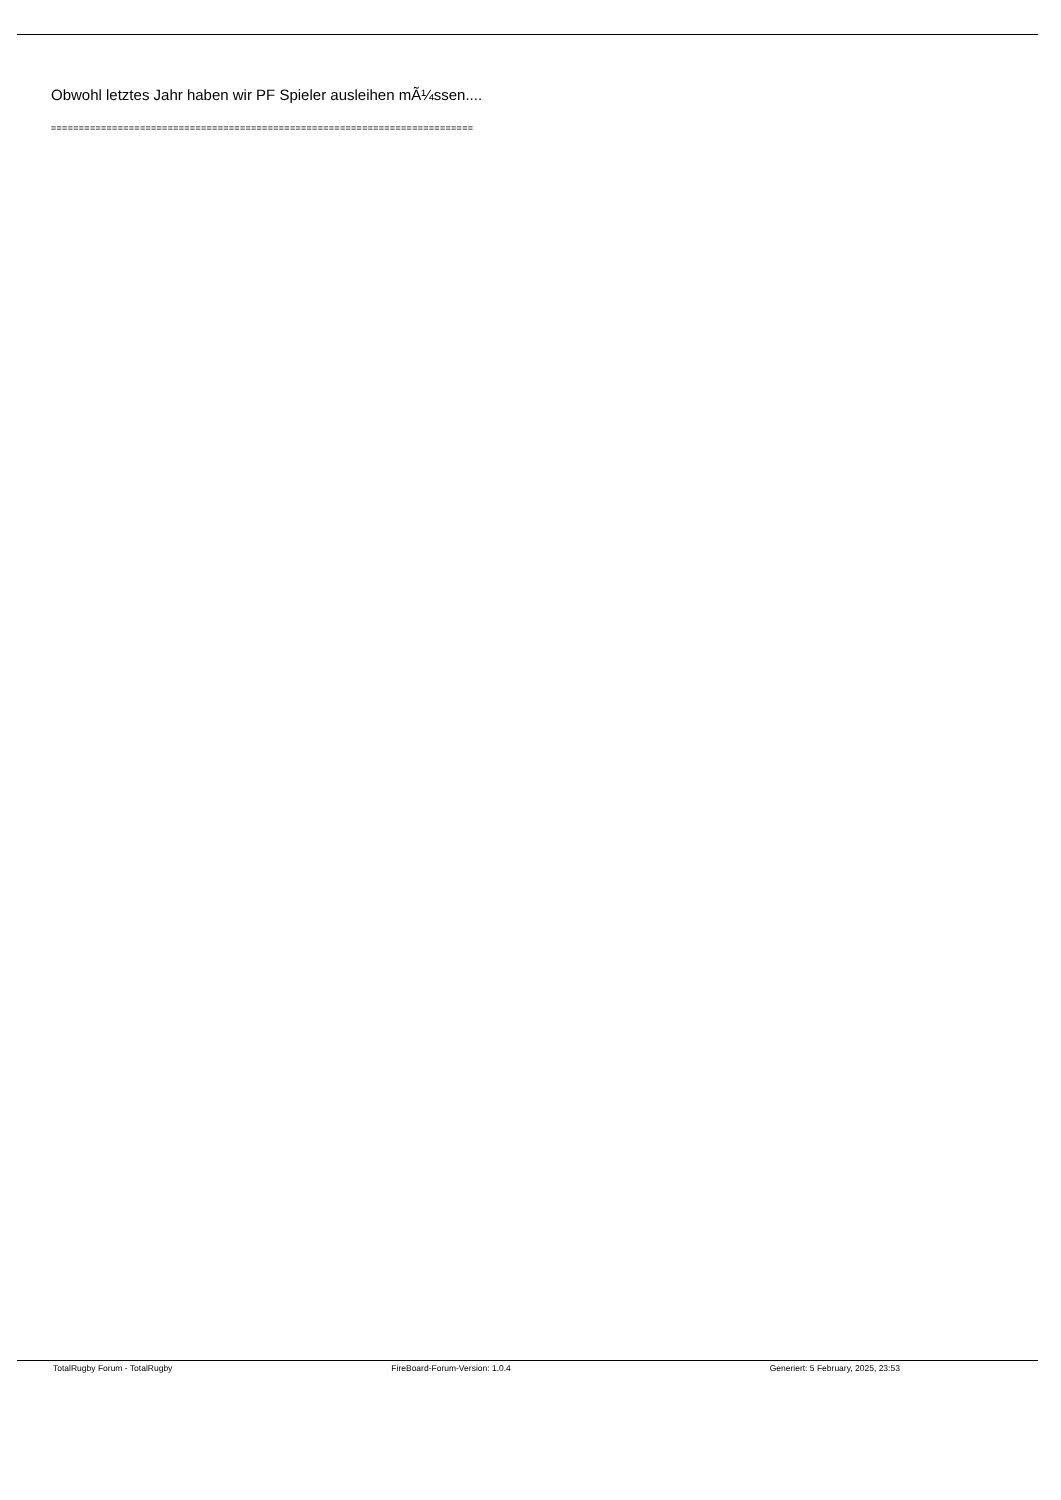Obwohl letztes Jahr haben wir PF Spieler ausleihen mÃ¼ssen....
============================================================================
TotalRugby Forum - TotalRugby FireBoard-Forum-Version: 1.0.4 Generiert: 5 February, 2025, 23:53